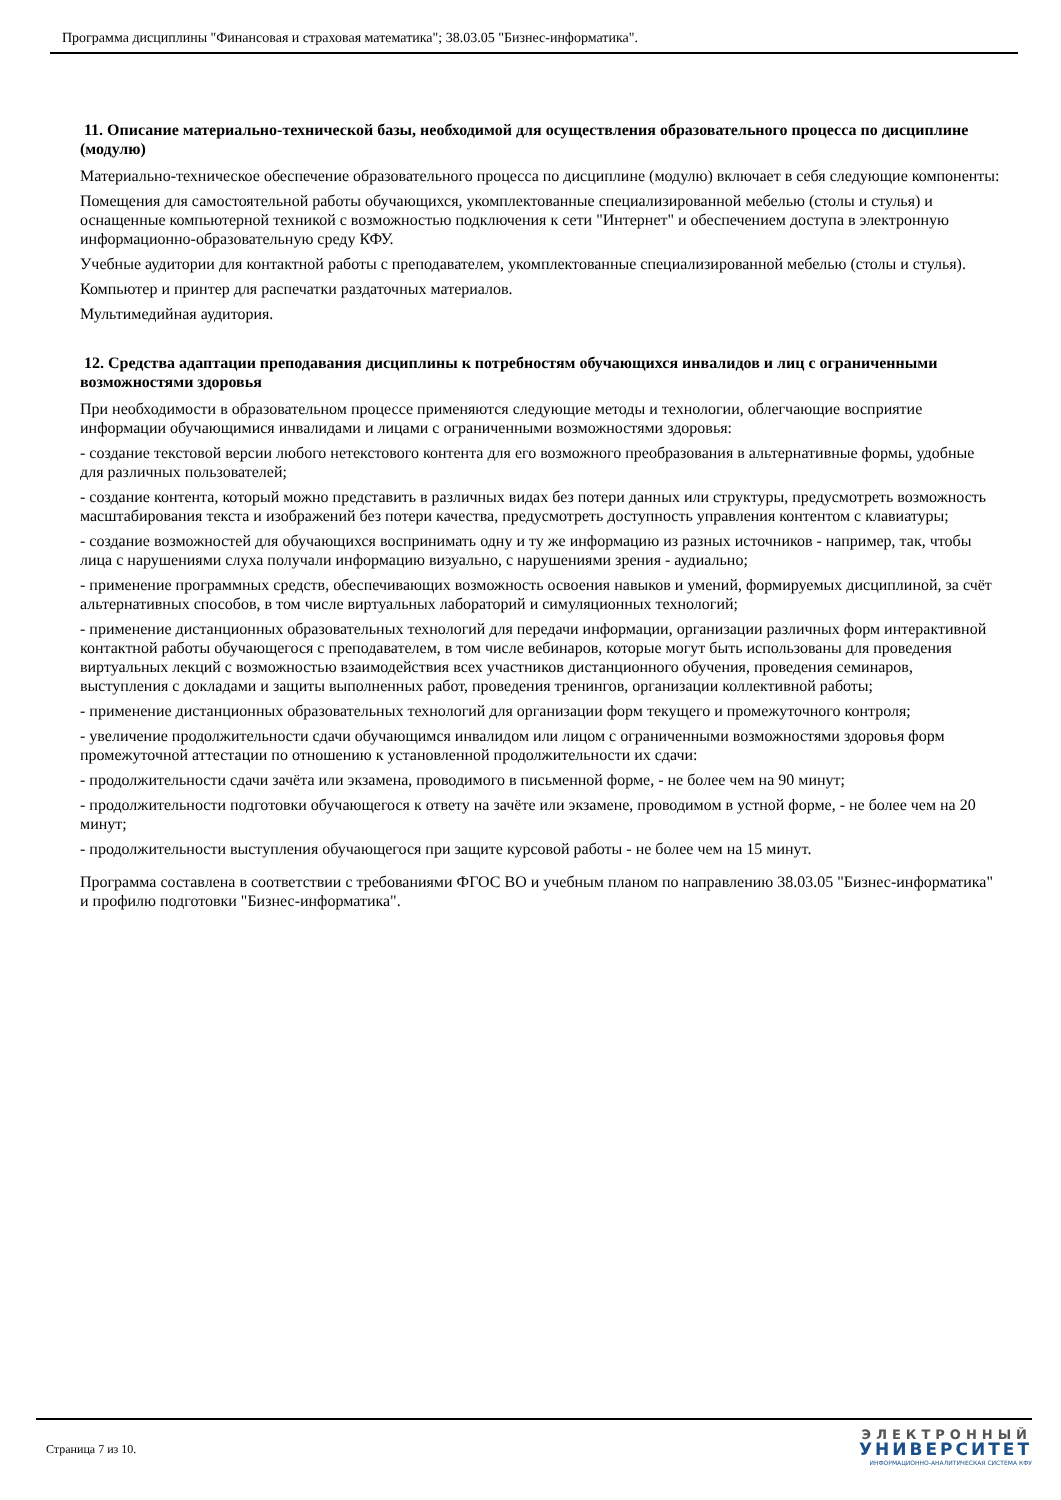Программа дисциплины "Финансовая и страховая математика"; 38.03.05 "Бизнес-информатика".
11. Описание материально-технической базы, необходимой для осуществления образовательного процесса по дисциплине (модулю)
Материально-техническое обеспечение образовательного процесса по дисциплине (модулю) включает в себя следующие компоненты:
Помещения для самостоятельной работы обучающихся, укомплектованные специализированной мебелью (столы и стулья) и оснащенные компьютерной техникой с возможностью подключения к сети "Интернет" и обеспечением доступа в электронную информационно-образовательную среду КФУ.
Учебные аудитории для контактной работы с преподавателем, укомплектованные специализированной мебелью (столы и стулья).
Компьютер и принтер для распечатки раздаточных материалов.
Мультимедийная аудитория.
12. Средства адаптации преподавания дисциплины к потребностям обучающихся инвалидов и лиц с ограниченными возможностями здоровья
При необходимости в образовательном процессе применяются следующие методы и технологии, облегчающие восприятие информации обучающимися инвалидами и лицами с ограниченными возможностями здоровья:
- создание текстовой версии любого нетекстового контента для его возможного преобразования в альтернативные формы, удобные для различных пользователей;
- создание контента, который можно представить в различных видах без потери данных или структуры, предусмотреть возможность масштабирования текста и изображений без потери качества, предусмотреть доступность управления контентом с клавиатуры;
- создание возможностей для обучающихся воспринимать одну и ту же информацию из разных источников - например, так, чтобы лица с нарушениями слуха получали информацию визуально, с нарушениями зрения - аудиально;
- применение программных средств, обеспечивающих возможность освоения навыков и умений, формируемых дисциплиной, за счёт альтернативных способов, в том числе виртуальных лабораторий и симуляционных технологий;
- применение дистанционных образовательных технологий для передачи информации, организации различных форм интерактивной контактной работы обучающегося с преподавателем, в том числе вебинаров, которые могут быть использованы для проведения виртуальных лекций с возможностью взаимодействия всех участников дистанционного обучения, проведения семинаров, выступления с докладами и защиты выполненных работ, проведения тренингов, организации коллективной работы;
- применение дистанционных образовательных технологий для организации форм текущего и промежуточного контроля;
- увеличение продолжительности сдачи обучающимся инвалидом или лицом с ограниченными возможностями здоровья форм промежуточной аттестации по отношению к установленной продолжительности их сдачи:
- продолжительности сдачи зачёта или экзамена, проводимого в письменной форме, - не более чем на 90 минут;
- продолжительности подготовки обучающегося к ответу на зачёте или экзамене, проводимом в устной форме, - не более чем на 20 минут;
- продолжительности выступления обучающегося при защите курсовой работы - не более чем на 15 минут.
Программа составлена в соответствии с требованиями ФГОС ВО и учебным планом по направлению 38.03.05 "Бизнес-информатика" и профилю подготовки "Бизнес-информатика".
Страница 7 из 10.
ЭЛЕКТРОННЫЙ
УНИВЕРСИТЕТ
ИНФОРМАЦИОННО-АНАЛИТИЧЕСКАЯ СИСТЕМА КФУ